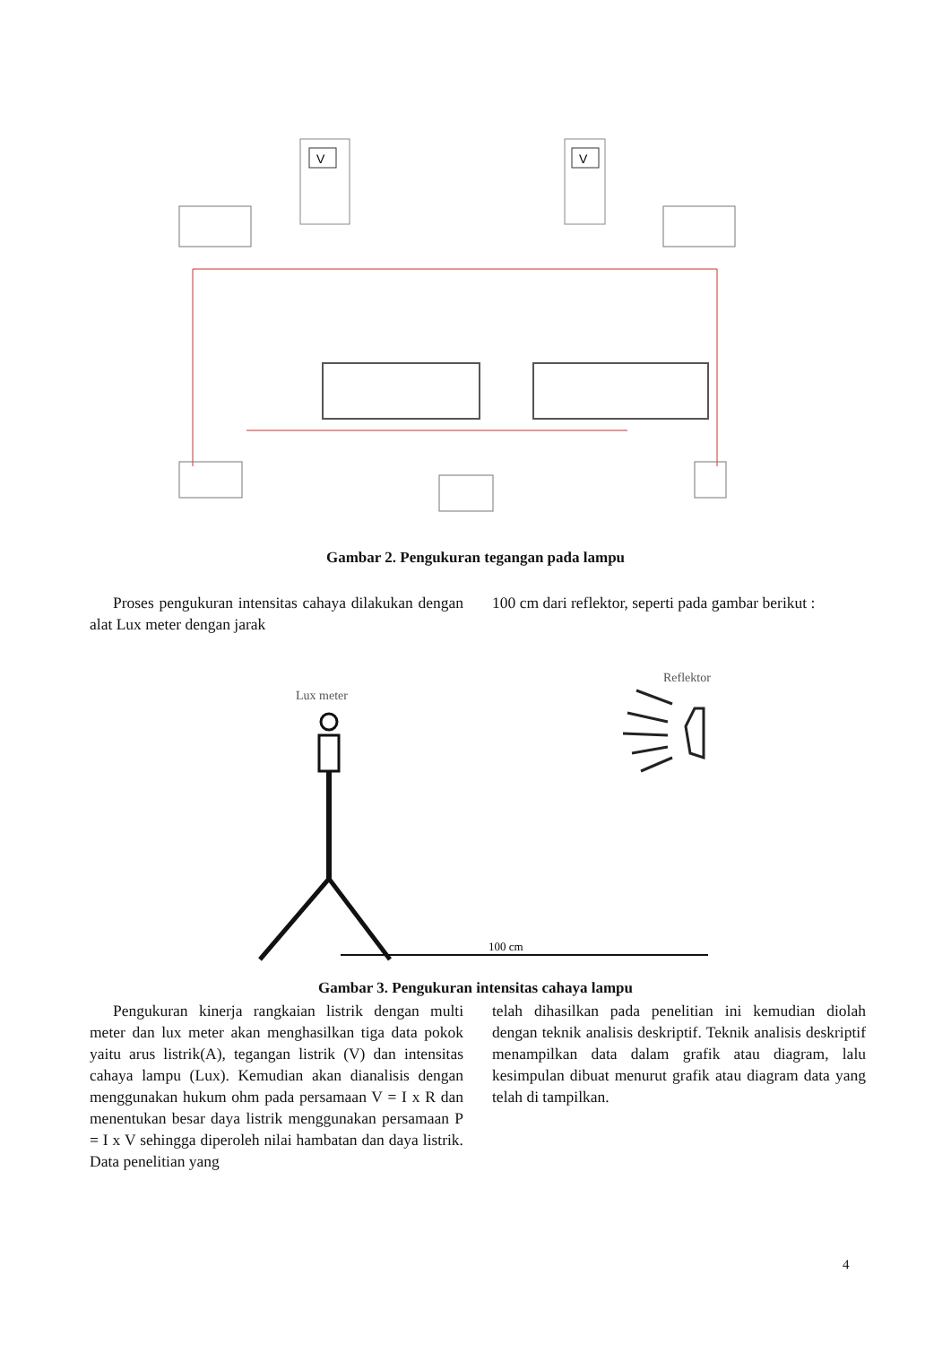V
V
Gambar 2. Pengukuran tegangan pada lampu
Proses pengukuran intensitas cahaya dilakukan dengan alat Lux meter dengan jarak
100 cm dari reflektor, seperti pada gambar berikut :
Lux meter
Reflektor
100 cm
Gambar 3. Pengukuran intensitas cahaya lampu
Pengukuran kinerja rangkaian listrik dengan multi meter dan lux meter akan menghasilkan tiga data pokok yaitu arus listrik(A), tegangan listrik (V) dan intensitas cahaya lampu (Lux). Kemudian akan dianalisis dengan menggunakan hukum ohm pada persamaan V = I x R dan menentukan besar daya listrik menggunakan persamaan P = I x V sehingga diperoleh nilai hambatan dan daya listrik. Data penelitian yang
telah dihasilkan pada penelitian ini kemudian diolah dengan teknik analisis deskriptif. Teknik analisis deskriptif menampilkan data dalam grafik atau diagram, lalu kesimpulan dibuat menurut grafik atau diagram data yang telah di tampilkan.
4